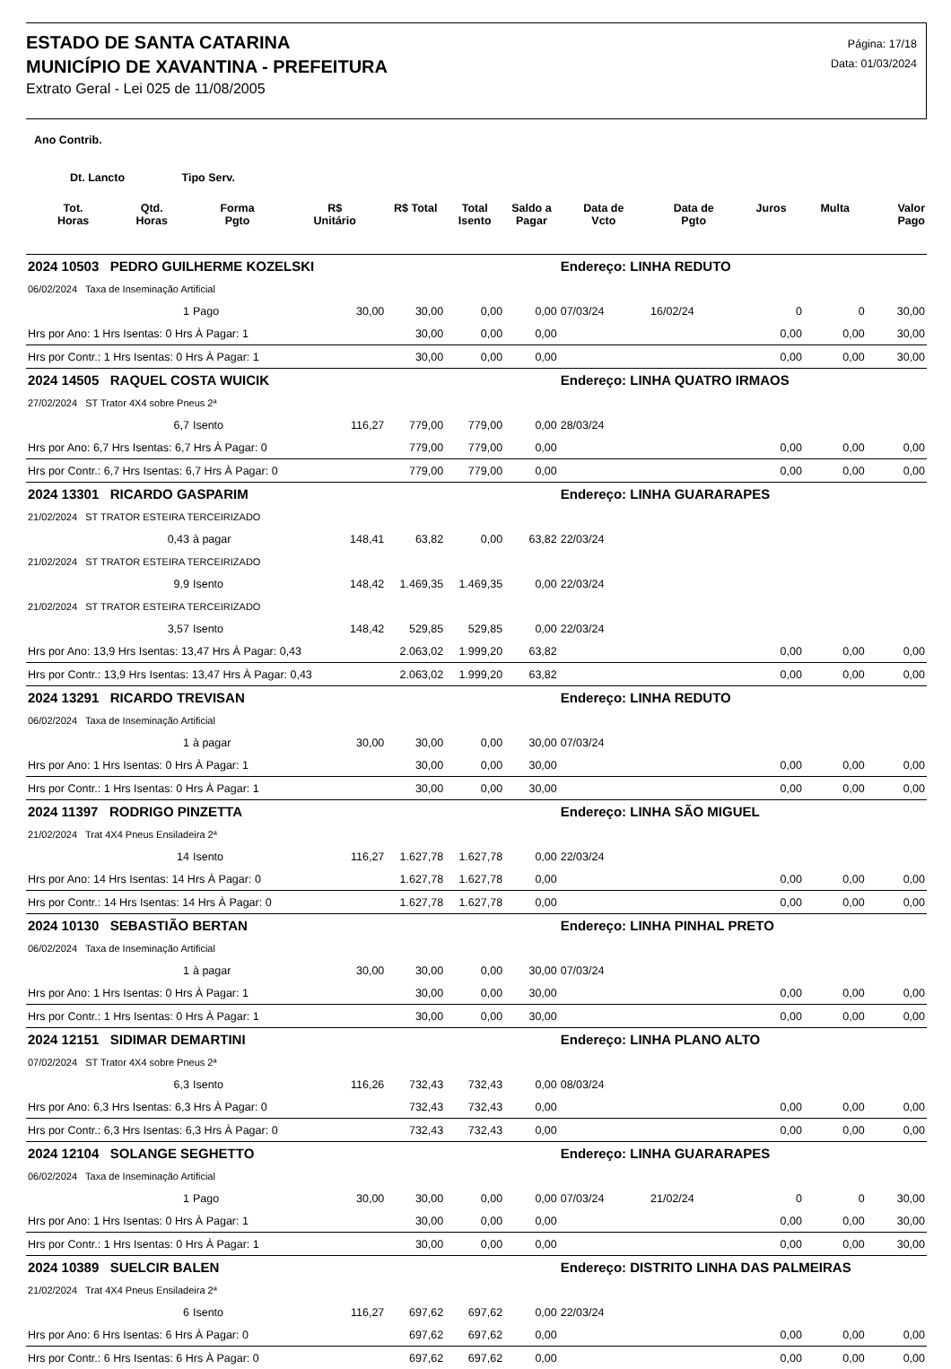ESTADO DE SANTA CATARINA
MUNICÍPIO DE XAVANTINA - PREFEITURA
Extrato Geral - Lei 025 de 11/08/2005
Página: 17/18
Data: 01/03/2024
Ano Contrib.
Dt. Lancto Tipo Serv.
| | Tot. Horas | Qtd. Horas | Forma Pgto | R$ Unitário | R$ Total | Total Isento | Saldo a Pagar | Data de Vcto | Data de Pgto | Juros | Multa | Valor Pago |
| --- | --- | --- | --- | --- | --- | --- | --- | --- | --- | --- | --- | --- |
| 2024 10503 PEDRO GUILHERME KOZELSKI | | | | | | | | Endereço: LINHA REDUTO | | | | |
| 06/02/2024 Taxa de Inseminação Artificial | | | | | | | | | | | | |
| | | 1 | Pago | 30,00 | 30,00 | 0,00 | 0,00 | 07/03/24 | 16/02/24 | 0 | 0 | 30,00 |
| Hrs por Ano: 1 Hrs Isentas: 0 Hrs À Pagar: 1 | | | | | 30,00 | 0,00 | 0,00 | | | 0,00 | 0,00 | 30,00 |
| Hrs por Contr.: 1 Hrs Isentas: 0 Hrs À Pagar: 1 | | | | | 30,00 | 0,00 | 0,00 | | | 0,00 | 0,00 | 30,00 |
| 2024 14505 RAQUEL COSTA WUICIK | | | | | | | | Endereço: LINHA QUATRO IRMAOS | | | | |
| 27/02/2024 ST Trator 4X4 sobre Pneus 2ª | | | | | | | | | | | | |
| | | 6,7 | Isento | 116,27 | 779,00 | 779,00 | 0,00 | 28/03/24 | | | | |
| Hrs por Ano: 6,7 Hrs Isentas: 6,7 Hrs À Pagar: 0 | | | | | 779,00 | 779,00 | 0,00 | | | 0,00 | 0,00 | 0,00 |
| Hrs por Contr.: 6,7 Hrs Isentas: 6,7 Hrs À Pagar: 0 | | | | | 779,00 | 779,00 | 0,00 | | | 0,00 | 0,00 | 0,00 |
| 2024 13301 RICARDO GASPARIM | | | | | | | | Endereço: LINHA GUARARAPES | | | | |
| 21/02/2024 ST TRATOR ESTEIRA TERCEIRIZADO | | | | | | | | | | | | |
| | | 0,43 | à pagar | 148,41 | 63,82 | 0,00 | 63,82 | 22/03/24 | | | | |
| 21/02/2024 ST TRATOR ESTEIRA TERCEIRIZADO | | | | | | | | | | | | |
| | | 9,9 | Isento | 148,42 | 1.469,35 | 1.469,35 | 0,00 | 22/03/24 | | | | |
| 21/02/2024 ST TRATOR ESTEIRA TERCEIRIZADO | | | | | | | | | | | | |
| | | 3,57 | Isento | 148,42 | 529,85 | 529,85 | 0,00 | 22/03/24 | | | | |
| Hrs por Ano: 13,9 Hrs Isentas: 13,47 Hrs À Pagar: 0,43 | | | | | 2.063,02 | 1.999,20 | 63,82 | | | 0,00 | 0,00 | 0,00 |
| Hrs por Contr.: 13,9 Hrs Isentas: 13,47 Hrs À Pagar: 0,43 | | | | | 2.063,02 | 1.999,20 | 63,82 | | | 0,00 | 0,00 | 0,00 |
| 2024 13291 RICARDO TREVISAN | | | | | | | | Endereço: LINHA REDUTO | | | | |
| 06/02/2024 Taxa de Inseminação Artificial | | | | | | | | | | | | |
| | | 1 | à pagar | 30,00 | 30,00 | 0,00 | 30,00 | 07/03/24 | | | | |
| Hrs por Ano: 1 Hrs Isentas: 0 Hrs À Pagar: 1 | | | | | 30,00 | 0,00 | 30,00 | | | 0,00 | 0,00 | 0,00 |
| Hrs por Contr.: 1 Hrs Isentas: 0 Hrs À Pagar: 1 | | | | | 30,00 | 0,00 | 30,00 | | | 0,00 | 0,00 | 0,00 |
| 2024 11397 RODRIGO PINZETTA | | | | | | | | Endereço: LINHA SÃO MIGUEL | | | | |
| 21/02/2024 Trat 4X4 Pneus Ensiladeira 2ª | | | | | | | | | | | | |
| | | 14 | Isento | 116,27 | 1.627,78 | 1.627,78 | 0,00 | 22/03/24 | | | | |
| Hrs por Ano: 14 Hrs Isentas: 14 Hrs À Pagar: 0 | | | | | 1.627,78 | 1.627,78 | 0,00 | | | 0,00 | 0,00 | 0,00 |
| Hrs por Contr.: 14 Hrs Isentas: 14 Hrs À Pagar: 0 | | | | | 1.627,78 | 1.627,78 | 0,00 | | | 0,00 | 0,00 | 0,00 |
| 2024 10130 SEBASTIÃO BERTAN | | | | | | | | Endereço: LINHA PINHAL PRETO | | | | |
| 06/02/2024 Taxa de Inseminação Artificial | | | | | | | | | | | | |
| | | 1 | à pagar | 30,00 | 30,00 | 0,00 | 30,00 | 07/03/24 | | | | |
| Hrs por Ano: 1 Hrs Isentas: 0 Hrs À Pagar: 1 | | | | | 30,00 | 0,00 | 30,00 | | | 0,00 | 0,00 | 0,00 |
| Hrs por Contr.: 1 Hrs Isentas: 0 Hrs À Pagar: 1 | | | | | 30,00 | 0,00 | 30,00 | | | 0,00 | 0,00 | 0,00 |
| 2024 12151 SIDIMAR DEMARTINI | | | | | | | | Endereço: LINHA PLANO ALTO | | | | |
| 07/02/2024 ST Trator 4X4 sobre Pneus 2ª | | | | | | | | | | | | |
| | | 6,3 | Isento | 116,26 | 732,43 | 732,43 | 0,00 | 08/03/24 | | | | |
| Hrs por Ano: 6,3 Hrs Isentas: 6,3 Hrs À Pagar: 0 | | | | | 732,43 | 732,43 | 0,00 | | | 0,00 | 0,00 | 0,00 |
| Hrs por Contr.: 6,3 Hrs Isentas: 6,3 Hrs À Pagar: 0 | | | | | 732,43 | 732,43 | 0,00 | | | 0,00 | 0,00 | 0,00 |
| 2024 12104 SOLANGE SEGHETTO | | | | | | | | Endereço: LINHA GUARARAPES | | | | |
| 06/02/2024 Taxa de Inseminação Artificial | | | | | | | | | | | | |
| | | 1 | Pago | 30,00 | 30,00 | 0,00 | 0,00 | 07/03/24 | 21/02/24 | 0 | 0 | 30,00 |
| Hrs por Ano: 1 Hrs Isentas: 0 Hrs À Pagar: 1 | | | | | 30,00 | 0,00 | 0,00 | | | 0,00 | 0,00 | 30,00 |
| Hrs por Contr.: 1 Hrs Isentas: 0 Hrs À Pagar: 1 | | | | | 30,00 | 0,00 | 0,00 | | | 0,00 | 0,00 | 30,00 |
| 2024 10389 SUELCIR BALEN | | | | | | | | Endereço: DISTRITO LINHA DAS PALMEIRAS | | | | |
| 21/02/2024 Trat 4X4 Pneus Ensiladeira 2ª | | | | | | | | | | | | |
| | | 6 | Isento | 116,27 | 697,62 | 697,62 | 0,00 | 22/03/24 | | | | |
| Hrs por Ano: 6 Hrs Isentas: 6 Hrs À Pagar: 0 | | | | | 697,62 | 697,62 | 0,00 | | | 0,00 | 0,00 | 0,00 |
| Hrs por Contr.: 6 Hrs Isentas: 6 Hrs À Pagar: 0 | | | | | 697,62 | 697,62 | 0,00 | | | 0,00 | 0,00 | 0,00 |